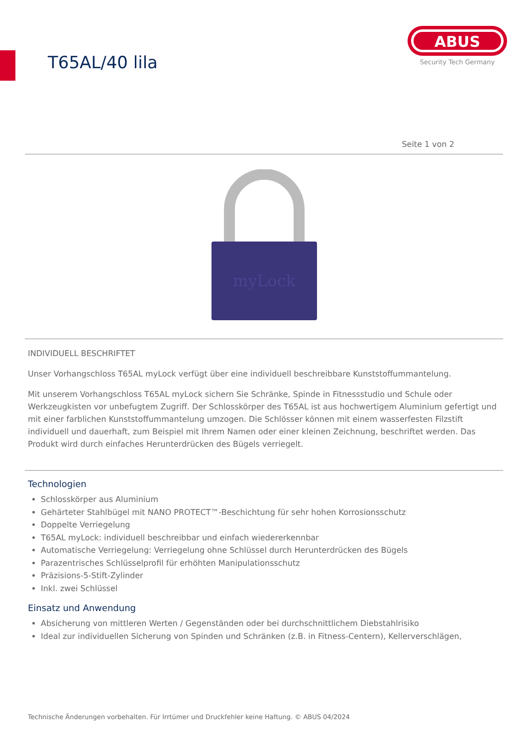T65AL/40 lila
ABUS
Security Tech Germany
Seite 1 von 2
myLock
INDIVIDUELL BESCHRIFTET
Unser Vorhangschloss T65AL myLock verfügt über eine individuell beschreibbare Kunststoffummantelung.
Mit unserem Vorhangschloss T65AL myLock sichern Sie Schränke, Spinde in Fitnessstudio und Schule oder Werkzeugkisten vor unbefugtem Zugriff. Der Schlosskörper des T65AL ist aus hochwertigem Aluminium gefertigt und mit einer farblichen Kunststoffummantelung umzogen. Die Schlösser können mit einem wasserfesten Filzstift individuell und dauerhaft, zum Beispiel mit Ihrem Namen oder einer kleinen Zeichnung, beschriftet werden. Das Produkt wird durch einfaches Herunterdrücken des Bügels verriegelt.
Technologien
Schlosskörper aus Aluminium
Gehärteter Stahlbügel mit NANO PROTECT™-Beschichtung für sehr hohen Korrosionsschutz
Doppelte Verriegelung
T65AL myLock: individuell beschreibbar und einfach wiedererkennbar
Automatische Verriegelung: Verriegelung ohne Schlüssel durch Herunterdrücken des Bügels
Parazentrisches Schlüsselprofil für erhöhten Manipulationsschutz
Präzisions-5-Stift-Zylinder
Inkl. zwei Schlüssel
Einsatz und Anwendung
Absicherung von mittleren Werten / Gegenständen oder bei durchschnittlichem Diebstahlrisiko
Ideal zur individuellen Sicherung von Spinden und Schränken (z.B. in Fitness-Centern), Kellerverschlägen,
Technische Änderungen vorbehalten. Für Irrtümer und Druckfehler keine Haftung. © ABUS 04/2024